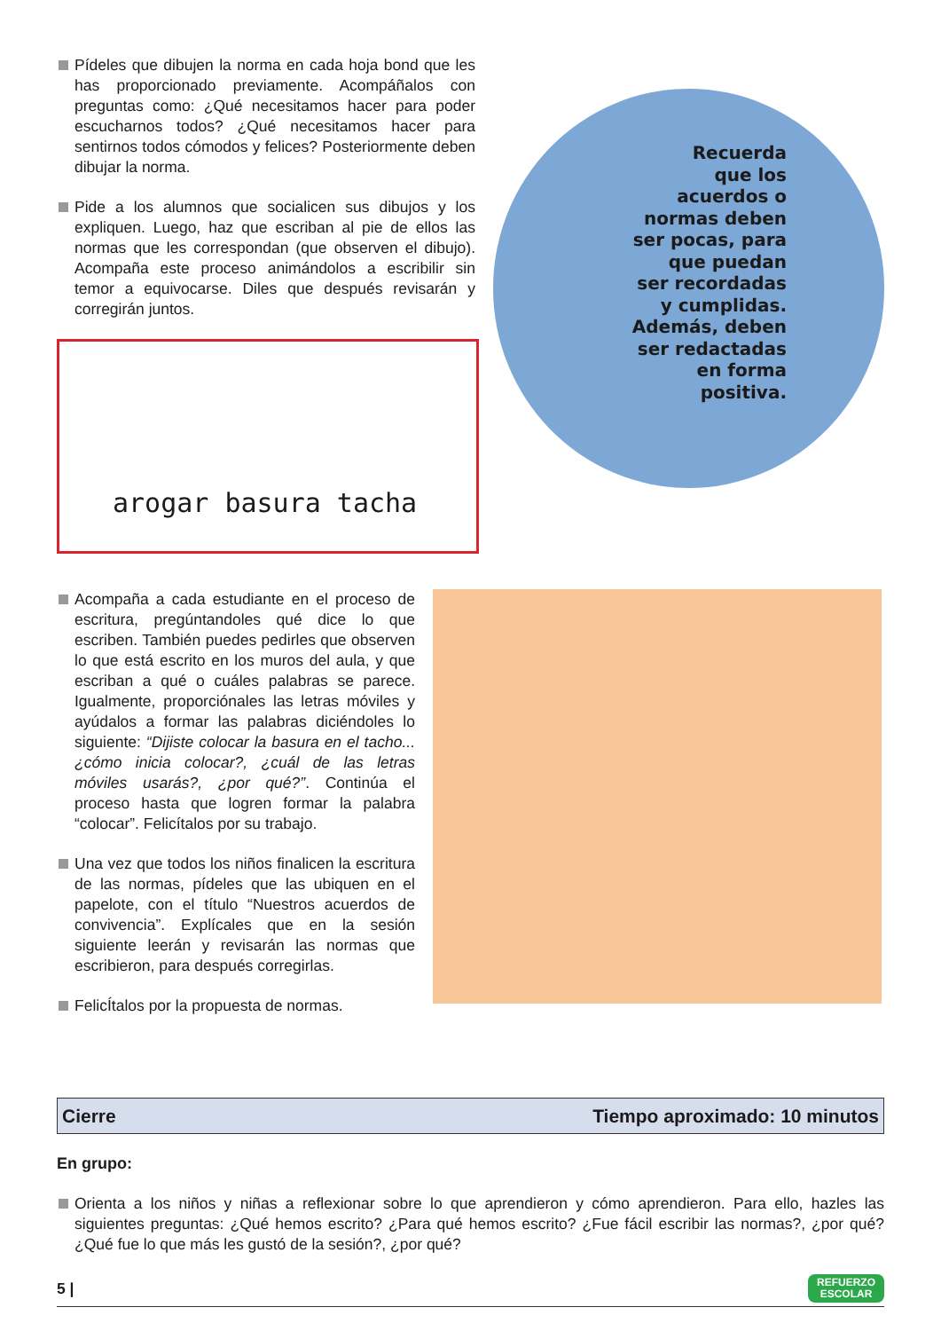Pídeles que dibujen la norma en cada hoja bond que les has proporcionado previamente. Acompáñalos con preguntas como: ¿Qué necesitamos hacer para poder escucharnos todos? ¿Qué necesitamos hacer para sentirnos todos cómodos y felices? Posteriormente deben dibujar la norma.
Pide a los alumnos que socialicen sus dibujos y los expliquen. Luego, haz que escriban al pie de ellos las normas que les correspondan (que observen el dibujo). Acompaña este proceso animándolos a escribilir sin temor a equivocarse. Diles que después revisarán y corregirán juntos.
arogar basura tacha
Recuerda
que los
acuerdos o
normas deben
ser pocas, para
que puedan
ser recordadas
y cumplidas.
Además, deben
ser redactadas
en forma
positiva.
Acompaña a cada estudiante en el proceso de escritura, pregúntandoles qué dice lo que escriben. También puedes pedirles que observen lo que está escrito en los muros del aula, y que escriban a qué o cuáles palabras se parece. Igualmente, proporciónales las letras móviles y ayúdalos a formar las palabras diciéndoles lo siguiente: “Dijiste colocar la basura en el tacho... ¿cómo inicia colocar?, ¿cuál de las letras móviles usarás?, ¿por qué?”. Continúa el proceso hasta que logren formar la palabra “colocar”. Felicítalos por su trabajo.
Una vez que todos los niños finalicen la escritura de las normas, pídeles que las ubiquen en el papelote, con el título “Nuestros acuerdos de convivencia”. Explícales que en la sesión siguiente leerán y revisarán las normas que escribieron, para después corregirlas.
FelicÍtalos por la propuesta de normas.
Cierre Tiempo aproximado: 10 minutos
En grupo:
Orienta a los niños y niñas a reflexionar sobre lo que aprendieron y cómo aprendieron. Para ello, hazles las siguientes preguntas: ¿Qué hemos escrito? ¿Para qué hemos escrito? ¿Fue fácil escribir las normas?, ¿por qué? ¿Qué fue lo que más les gustó de la sesión?, ¿por qué?
5 | REFUERZO
ESCOLAR